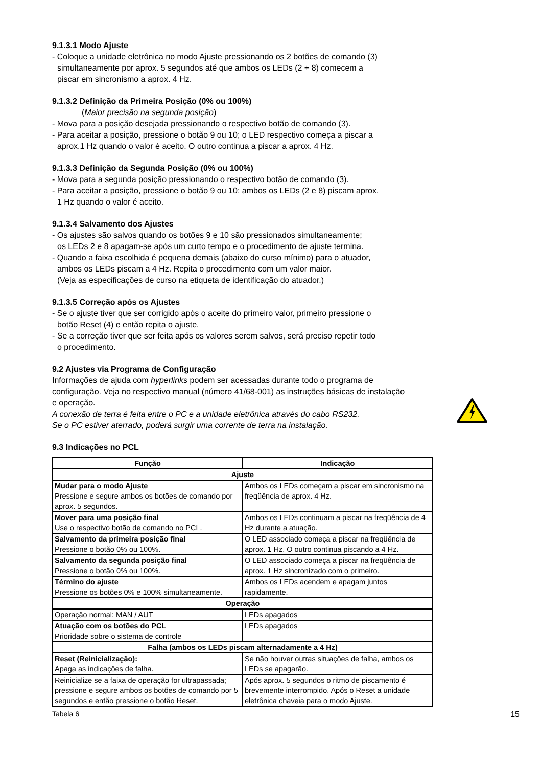9.1.3.1 Modo Ajuste
- Coloque a unidade eletrônica no modo Ajuste pressionando os 2 botões de comando (3)
simultaneamente por aprox. 5 segundos até que ambos os LEDs (2 + 8) comecem a
piscar em sincronismo a aprox. 4 Hz.
9.1.3.2 Definição da Primeira Posição (0% ou 100%)
(Maior precisão na segunda posição)
- Mova para a posição desejada pressionando o respectivo botão de comando (3).
- Para aceitar a posição, pressione o botão 9 ou 10; o LED respectivo começa a piscar a
aprox.1 Hz quando o valor é aceito. O outro continua a piscar a aprox. 4 Hz.
9.1.3.3 Definição da Segunda Posição (0% ou 100%)
- Mova para a segunda posição pressionando o respectivo botão de comando (3).
- Para aceitar a posição, pressione o botão 9 ou 10; ambos os LEDs (2 e 8) piscam aprox.
1 Hz quando o valor é aceito.
9.1.3.4 Salvamento dos Ajustes
- Os ajustes são salvos quando os botões 9 e 10 são pressionados simultaneamente;
os LEDs 2 e 8 apagam-se após um curto tempo e o procedimento de ajuste termina.
- Quando a faixa escolhida é pequena demais (abaixo do curso mínimo) para o atuador,
ambos os LEDs piscam a 4 Hz. Repita o procedimento com um valor maior.
(Veja as especificações de curso na etiqueta de identificação do atuador.)
9.1.3.5 Correção após os Ajustes
- Se o ajuste tiver que ser corrigido após o aceite do primeiro valor, primeiro pressione o
botão Reset (4) e então repita o ajuste.
- Se a correção tiver que ser feita após os valores serem salvos, será preciso repetir todo
o procedimento.
9.2 Ajustes via Programa de Configuração
Informações de ajuda com hyperlinks podem ser acessadas durante todo o programa de configuração. Veja no respectivo manual (número 41/68-001) as instruções básicas de instalação e operação.
A conexão de terra é feita entre o PC e a unidade eletrônica através do cabo RS232.
Se o PC estiver aterrado, poderá surgir uma corrente de terra na instalação.
9.3 Indicações no PCL
| Função | Indicação |
| --- | --- |
| Ajuste | |
| Mudar para o modo Ajuste Pressione e segure ambos os botões de comando por aprox. 5 segundos. | Ambos os LEDs começam a piscar em sincronismo na freqüência de aprox. 4 Hz. |
| Mover para uma posição final Use o respectivo botão de comando no PCL. | Ambos os LEDs continuam a piscar na freqüência de 4 Hz durante a atuação. |
| Salvamento da primeira posição final Pressione o botão 0% ou 100%. | O LED associado começa a piscar na freqüência de aprox. 1 Hz. O outro continua piscando a 4 Hz. |
| Salvamento da segunda posição final Pressione o botão 0% ou 100%. | O LED associado começa a piscar na freqüência de aprox. 1 Hz sincronizado com o primeiro. |
| Término do ajuste Pressione os botões 0% e 100% simultaneamente. | Ambos os LEDs acendem e apagam juntos rapidamente. |
| Operação | |
| Operação normal: MAN / AUT | LEDs apagados |
| Atuação com os botões do PCL Prioridade sobre o sistema de controle | LEDs apagados |
| Falha (ambos os LEDs piscam alternadamente a 4 Hz) | |
| Reset (Reinicialização): Apaga as indicações de falha. | Se não houver outras situações de falha, ambos os LEDs se apagarão. |
| Reinicialize se a faixa de operação for ultrapassada; pressione e segure ambos os botões de comando por 5 segundos e então pressione o botão Reset. | Após aprox. 5 segundos o ritmo de piscamento é brevemente interrompido. Após o Reset a unidade eletrônica chaveia para o modo Ajuste. |
Tabela 6 15